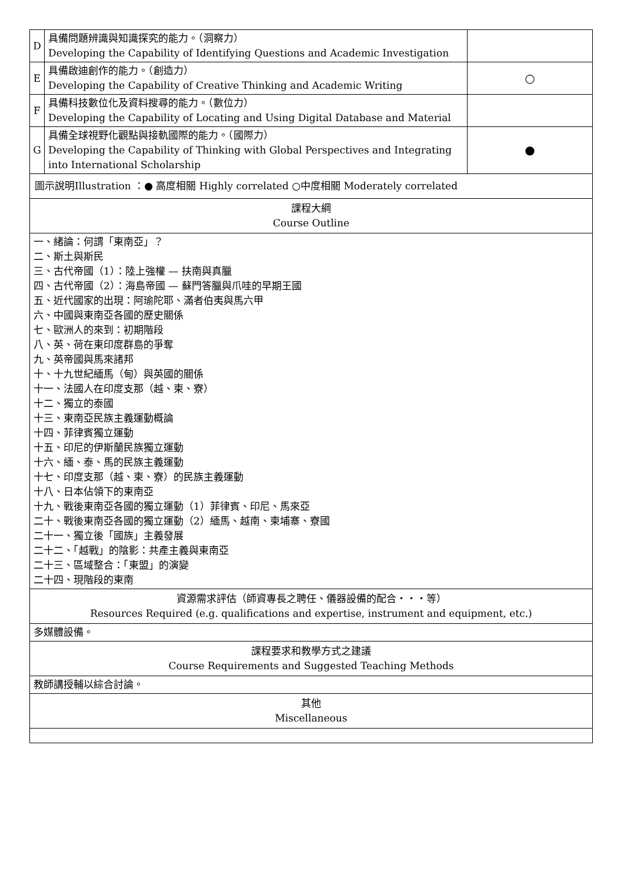| D | 具備問題辨識與知識探究的能力。（洞察力） Developing the Capability of Identifying Questions and Academic Investigation | |
| E | 具備啟迪創作的能力。（創造力） Developing the Capability of Creative Thinking and Academic Writing | ○ |
| F | 具備科技數位化及資料搜尋的能力。（數位力） Developing the Capability of Locating and Using Digital Database and Material | |
| G | 具備全球視野化觀點與接軌國際的能力。（國際力） Developing the Capability of Thinking with Global Perspectives and Integrating into International Scholarship | ● |
| 圖示說明Illustration ：● 高度相關 Highly correlated ○中度相關 Moderately correlated | | |
| 課程大綱 Course Outline | | |
| 一、緒論：何謂「東南亞」？ 二、斯土與斯民 三、古代帝國（1）：陸上強權 — 扶南與真臘 四、古代帝國（2）：海島帝國 — 蘇門答臘與爪哇的早期王國 五、近代國家的出現：阿瑜陀耶、滿者伯夷與馬六甲 六、中國與東南亞各國的歷史關係 七、歐洲人的來到：初期階段 八、英、荷在東印度群島的爭奪 九、英帝國與馬來諸邦 十、十九世紀緬馬（甸）與英國的關係 十一、法國人在印度支那（越、柬、寮） 十二、獨立的泰國 十三、東南亞民族主義運動概論 十四、菲律賓獨立運動 十五、印尼的伊斯蘭民族獨立運動 十六、緬、泰、馬的民族主義運動 十七、印度支那（越、柬、寮）的民族主義運動 十八、日本佔領下的東南亞 十九、戰後東南亞各國的獨立運動（1）菲律賓、印尼、馬來亞 二十、戰後東南亞各國的獨立運動（2）緬馬、越南、柬埔寨、寮國 二十一、獨立後「國族」主義發展 二十二、「越戰」的陰影：共產主義與東南亞 二十三、區域整合：「東盟」的演變 二十四、現階段的東南 | | |
| 資源需求評估（師資專長之聘任、儀器設備的配合・・・等） Resources Required (e.g. qualifications and expertise, instrument and equipment, etc.) | | |
| 多媒體設備。 | | |
| 課程要求和教學方式之建議 Course Requirements and Suggested Teaching Methods | | |
| 教師講授輔以綜合討論。 | | |
| 其他 Miscellaneous | | |